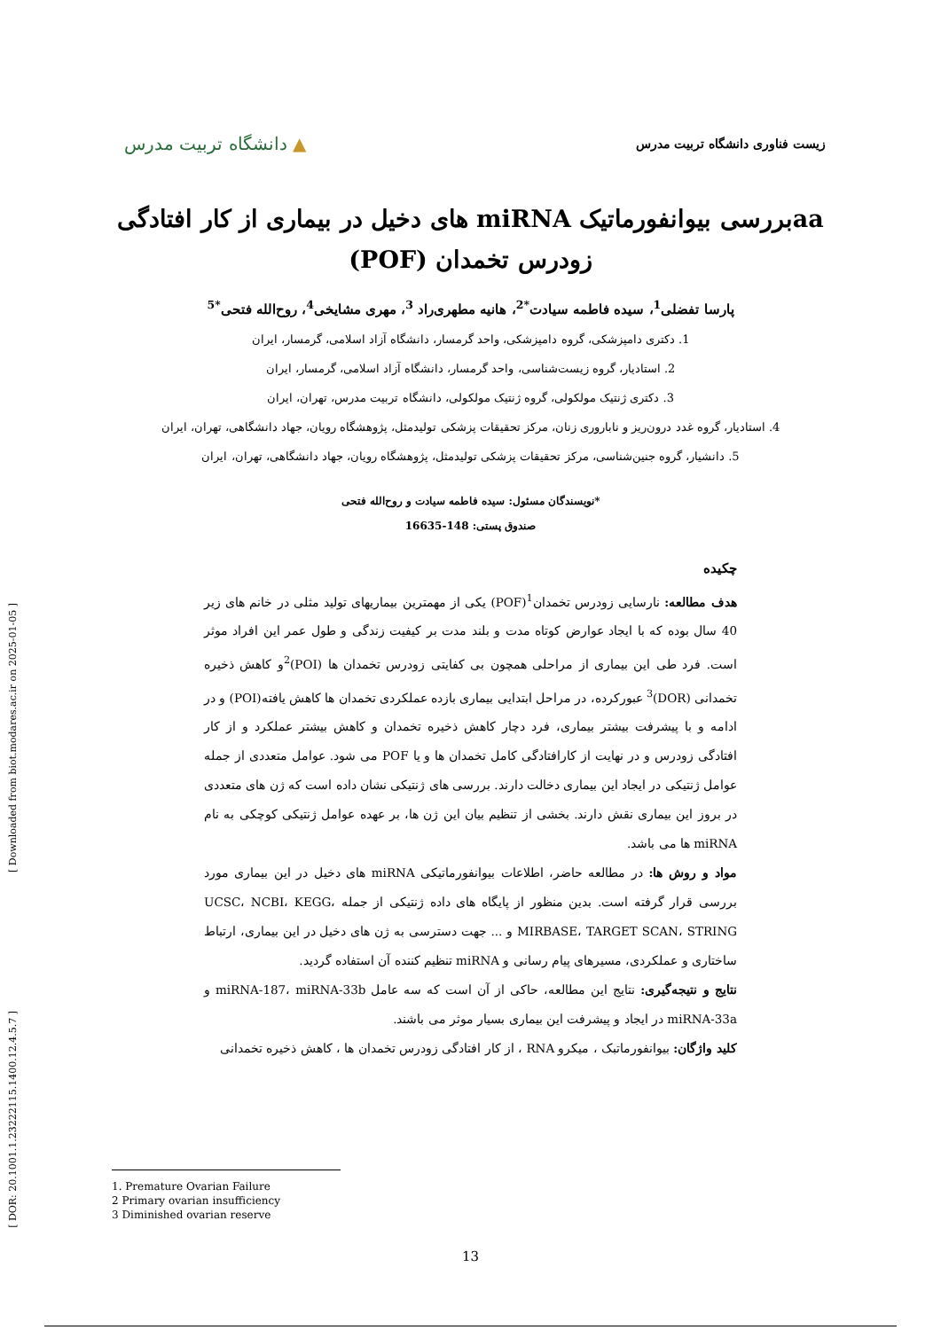[ Downloaded from biot.modares.ac.ir on 2025-01-05 ]
[ DOR: 20.1001.1.23222115.1400.12.4.5.7 ]
زیست فناوری دانشگاه تربیت مدرس
▲ دانشگاه تربیت مدرس
aaبررسی بیوانفورماتیک miRNA های دخیل در بیماری از کار افتادگی زودرس تخمدان (POF)
پارسا تفضلی<sup>1</sup>، سیده فاطمه سیادت<sup>*2</sup>، هانیه مطهری‌راد <sup>3</sup>، مهری مشایخی<sup>4</sup>، روح‌الله فتحی<sup>*5</sup>
1. دکتری دامپزشکی، گروه دامپزشکی، واحد گرمسار، دانشگاه آزاد اسلامی، گرمسار، ایران
2. استادیار، گروه زیست‌شناسی، واحد گرمسار، دانشگاه آزاد اسلامی، گرمسار، ایران
3. دکتری ژنتیک مولکولی، گروه ژنتیک مولکولی، دانشگاه تربیت مدرس، تهران، ایران
4. استادیار، گروه غدد درون‌ریز و ناباروری زنان، مرکز تحقیقات پزشکی تولیدمثل، پژوهشگاه رویان، جهاد دانشگاهی، تهران، ایران
5. دانشیار، گروه جنین‌شناسی، مرکز تحقیقات پزشکی تولیدمثل، پژوهشگاه رویان، جهاد دانشگاهی، تهران، ایران
*نویسندگان مسئول: سیده فاطمه سیادت و روح‌الله فتحی
صندوق پستی: 148-16635
چکیده
هدف مطالعه: نارسایی زودرس تخمدان<sup>1</sup>(POF) یکی از مهمترین بیماریهای تولید مثلی در خانم های زیر 40 سال بوده که با ایجاد عوارض کوتاه مدت و بلند مدت بر کیفیت زندگی و طول عمر این افراد موثر است. فرد طی این بیماری از مراحلی همچون بی کفایتی زودرس تخمدان ها (POI)<sup>2</sup>و کاهش ذخیره تخمدانی (DOR)<sup>3</sup> عبورکرده، در مراحل ابتدایی بیماری بازده عملکردی تخمدان ها کاهش یافته(POI) و در ادامه و با پیشرفت بیشتر بیماری، فرد دچار کاهش ذخیره تخمدان و کاهش بیشتر عملکرد و از کار افتادگی زودرس و در نهایت از کارافتادگی کامل تخمدان ها و یا POF می شود. عوامل متعددی از جمله عوامل ژنتیکی در ایجاد این بیماری دخالت دارند. بررسی های ژنتیکی نشان داده است که ژن های متعددی در بروز این بیماری نقش دارند. بخشی از تنظیم بیان این ژن ها، بر عهده عوامل ژنتیکی کوچکی به نام miRNA ها می باشد.
مواد و روش ها: در مطالعه حاضر، اطلاعات بیوانفورماتیکی miRNA های دخیل در این بیماری مورد بررسی قرار گرفته است. بدین منظور از پایگاه های داده ژنتیکی از جمله UCSC، NCBI، KEGG، MIRBASE، TARGET SCAN، STRING و ... جهت دسترسی به ژن های دخیل در این بیماری، ارتباط ساختاری و عملکردی، مسیرهای پیام رسانی و miRNA تنظیم کننده آن استفاده گردید.
نتایج و نتیجه‌گیری: نتایج این مطالعه، حاکی از آن است که سه عامل miRNA-187، miRNA-33b و miRNA-33a در ایجاد و پیشرفت این بیماری بسیار موثر می باشند.
کلید واژگان: بیوانفورماتبک ، میکرو RNA ، از کار افتادگی زودرس تخمدان ها ، کاهش ذخیره تخمدانی
1. Premature Ovarian Failure
2 Primary ovarian insufficiency
3 Diminished ovarian reserve
13